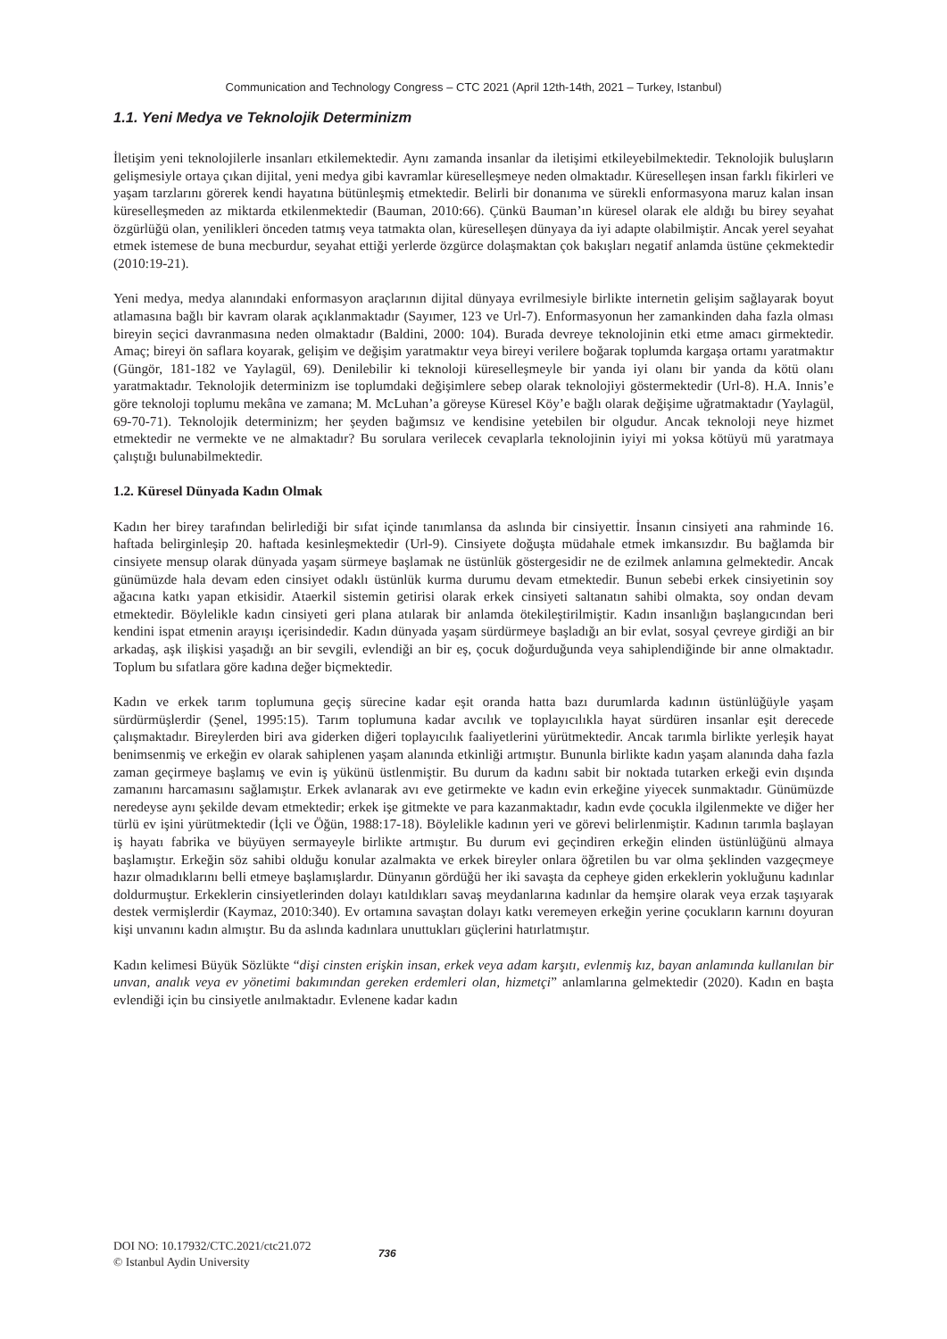Communication and Technology Congress – CTC 2021 (April 12th-14th, 2021 – Turkey, Istanbul)
1.1. Yeni Medya ve Teknolojik Determinizm
İletişim yeni teknolojilerle insanları etkilemektedir. Aynı zamanda insanlar da iletişimi etkileyebilmektedir. Teknolojik buluşların gelişmesiyle ortaya çıkan dijital, yeni medya gibi kavramlar küreselleşmeye neden olmaktadır. Küreselleşen insan farklı fikirleri ve yaşam tarzlarını görerek kendi hayatına bütünleşmiş etmektedir. Belirli bir donanıma ve sürekli enformasyona maruz kalan insan küreselleşmeden az miktarda etkilenmektedir (Bauman, 2010:66). Çünkü Bauman’ın küresel olarak ele aldığı bu birey seyahat özgürlüğü olan, yenilikleri önceden tatmış veya tatmakta olan, küreselleşen dünyaya da iyi adapte olabilmiştir. Ancak yerel seyahat etmek istemese de buna mecburdur, seyahat ettiği yerlerde özgürce dolaşmaktan çok bakışları negatif anlamda üstüne çekmektedir (2010:19-21).
Yeni medya, medya alanındaki enformasyon araçlarının dijital dünyaya evrilmesiyle birlikte internetin gelişim sağlayarak boyut atlamasına bağlı bir kavram olarak açıklanmaktadır (Sayımer, 123 ve Url-7). Enformasyonun her zamankinden daha fazla olması bireyin seçici davranmasına neden olmaktadır (Baldini, 2000: 104). Burada devreye teknolojinin etki etme amacı girmektedir. Amaç; bireyi ön saflara koyarak, gelişim ve değişim yaratmaktır veya bireyi verilere boğarak toplumda kargaşa ortamı yaratmaktır (Güngör, 181-182 ve Yaylagül, 69). Denilebilir ki teknoloji küreselleşmeyle bir yanda iyi olanı bir yanda da kötü olanı yaratmaktadır. Teknolojik determinizm ise toplumdaki değişimlere sebep olarak teknolojiyi göstermektedir (Url-8). H.A. Innis’e göre teknoloji toplumu mekâna ve zamana; M. McLuhan’a göreyse Küresel Köy’e bağlı olarak değişime uğratmaktadır (Yaylagül, 69-70-71). Teknolojik determinizm; her şeyden bağımsız ve kendisine yetebilen bir olgudur. Ancak teknoloji neye hizmet etmektedir ne vermekte ve ne almaktadır? Bu sorulara verilecek cevaplarla teknolojinin iyiyi mi yoksa kötüyü mü yaratmaya çalıştığı bulunabilmektedir.
1.2. Küresel Dünyada Kadın Olmak
Kadın her birey tarafından belirlediği bir sıfat içinde tanımlansa da aslında bir cinsiyettir. İnsanın cinsiyeti ana rahminde 16. haftada belirginleşip 20. haftada kesinleşmektedir (Url-9). Cinsiyete doğuşta müdahale etmek imkansızdır. Bu bağlamda bir cinsiyete mensup olarak dünyada yaşam sürmeye başlamak ne üstünlük göstergesidir ne de ezilmek anlamına gelmektedir. Ancak günümüzde hala devam eden cinsiyet odaklı üstünlük kurma durumu devam etmektedir. Bunun sebebi erkek cinsiyetinin soy ağacına katkı yapan etkisidir. Ataerkil sistemin getirisi olarak erkek cinsiyeti saltanatın sahibi olmakta, soy ondan devam etmektedir. Böylelikle kadın cinsiyeti geri plana atılarak bir anlamda ötekileştirilmiştir. Kadın insanlığın başlangıcından beri kendini ispat etmenin arayışı içerisindedir. Kadın dünyada yaşam sürdürmeye başladığı an bir evlat, sosyal çevreye girdiği an bir arkadaş, aşk ilişkisi yaşadığı an bir sevgili, evlendiği an bir eş, çocuk doğurduğunda veya sahiplendiğinde bir anne olmaktadır. Toplum bu sıfatlara göre kadına değer biçmektedir.
Kadın ve erkek tarım toplumuna geçiş sürecine kadar eşit oranda hatta bazı durumlarda kadının üstünlüğüyle yaşam sürdürmüşlerdir (Şenel, 1995:15). Tarım toplumuna kadar avcılık ve toplayıcılıkla hayat sürdüren insanlar eşit derecede çalışmaktadır. Bireylerden biri ava giderken diğeri toplayıcılık faaliyetlerini yürütmektedir. Ancak tarımla birlikte yerleşik hayat benimsenmiş ve erkeğin ev olarak sahiplenen yaşam alanında etkinliği artmıştır. Bununla birlikte kadın yaşam alanında daha fazla zaman geçirmeye başlamış ve evin iş yükünü üstlenmiştir. Bu durum da kadını sabit bir noktada tutarken erkeği evin dışında zamanını harcamasını sağlamıştır. Erkek avlanarak avı eve getirmekte ve kadın evin erkeğine yiyecek sunmaktadır. Günümüzde neredeyse aynı şekilde devam etmektedir; erkek işe gitmekte ve para kazanmaktadır, kadın evde çocukla ilgilenmekte ve diğer her türlü ev işini yürütmektedir (İçli ve Öğün, 1988:17-18). Böylelikle kadının yeri ve görevi belirlenmiştir. Kadının tarımla başlayan iş hayatı fabrika ve büyüyen sermayeyle birlikte artmıştır. Bu durum evi geçindiren erkeğin elinden üstünlüğünü almaya başlamıştır. Erkeğin söz sahibi olduğu konular azalmakta ve erkek bireyler onlara öğretilen bu var olma şeklinden vazgeçmeye hazır olmadıklarını belli etmeye başlamışlardır. Dünyanın gördüğü her iki savaşta da cepheye giden erkeklerin yokluğunu kadınlar doldurmuştur. Erkeklerin cinsiyetlerinden dolayı katıldıkları savaş meydanlarına kadınlar da hemşire olarak veya erzak taşıyarak destek vermişlerdir (Kaymaz, 2010:340). Ev ortamına savaştan dolayı katkı veremeyen erkeğin yerine çocukların karnını doyuran kişi unvanını kadın almıştır. Bu da aslında kadınlara unuttukları güçlerini hatırlatmıştır.
Kadın kelimesi Büyük Sözlükte “dişi cinsten erişkin insan, erkek veya adam karşıtı, evlenmiş kız, bayan anlamında kullanılan bir unvan, analık veya ev yönetimi bakımından gereken erdemleri olan, hizmetçi” anlamlarına gelmektedir (2020). Kadın en başta evlendiği için bu cinsiyetle anılmaktadır. Evlenene kadar kadın
DOI NO: 10.17932/CTC.2021/ctc21.072
© Istanbul Aydin University
736